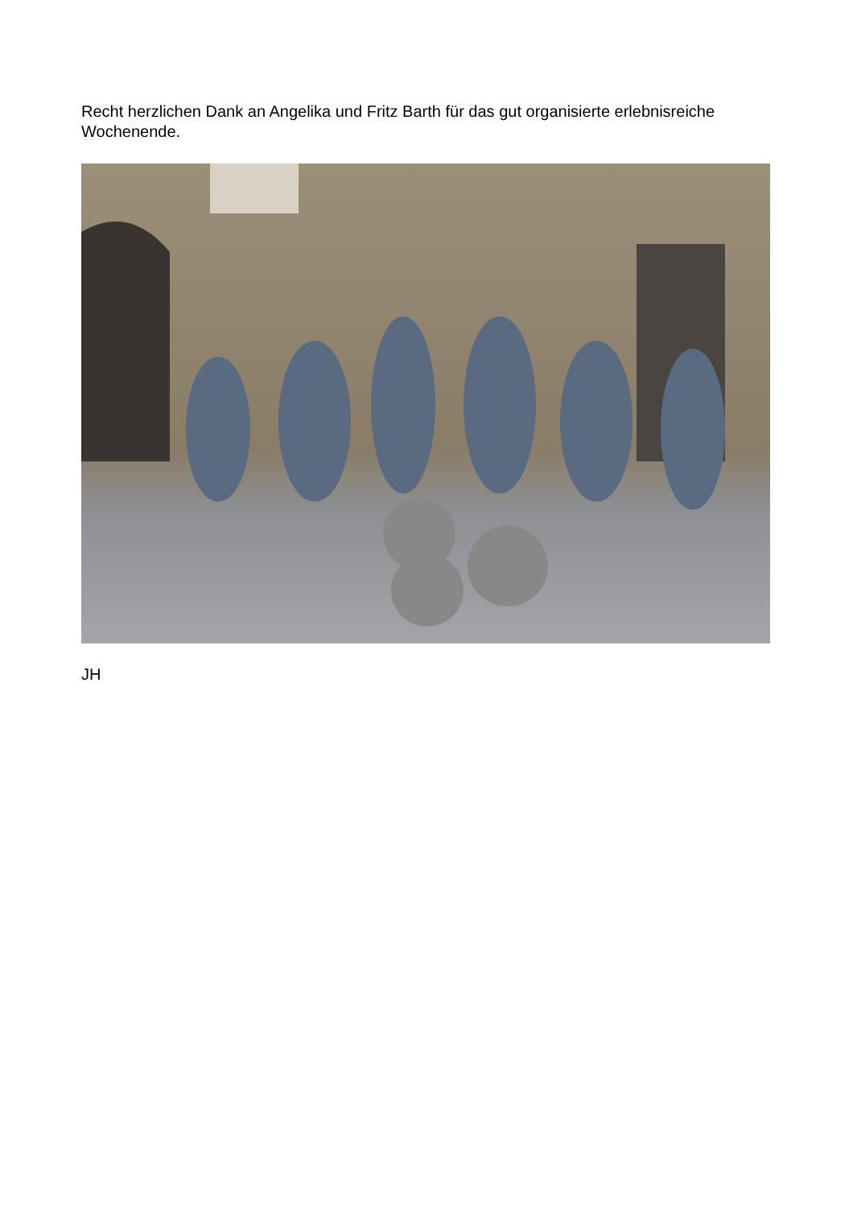Recht herzlichen Dank an Angelika und Fritz Barth für das gut organisierte erlebnisreiche Wochenende.
JH